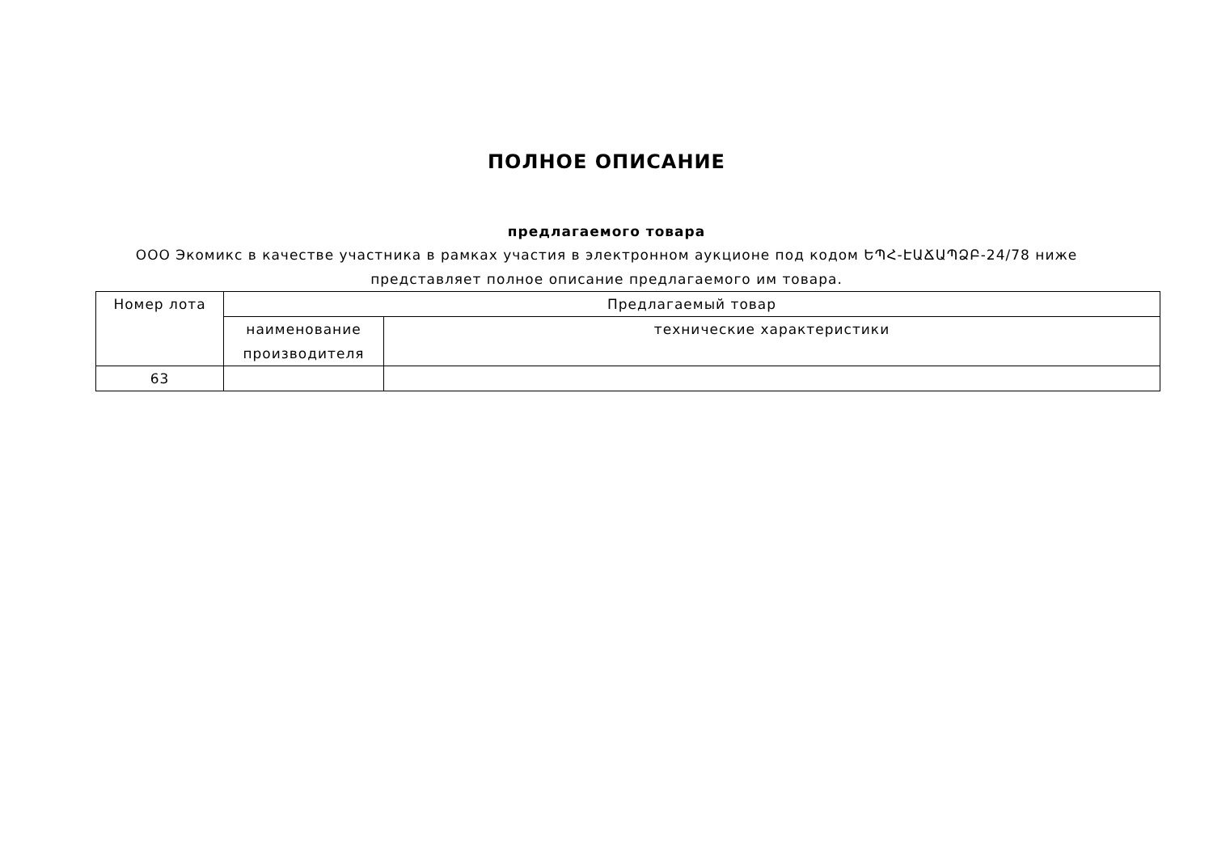ПОЛНОЕ ОПИСАНИЕ
предлагаемого товара
ООО Экомикс в качестве участника в рамках участия в электронном аукционе под кодом ԵՊՀ-ԷԱՃԱՊՁԲ-24/78 ниже
представляет полное описание предлагаемого им товара.
| Номер лота | Предлагаемый товар | |
| --- | --- | --- |
| | наименование производителя | технические характеристики |
| 63 | | |